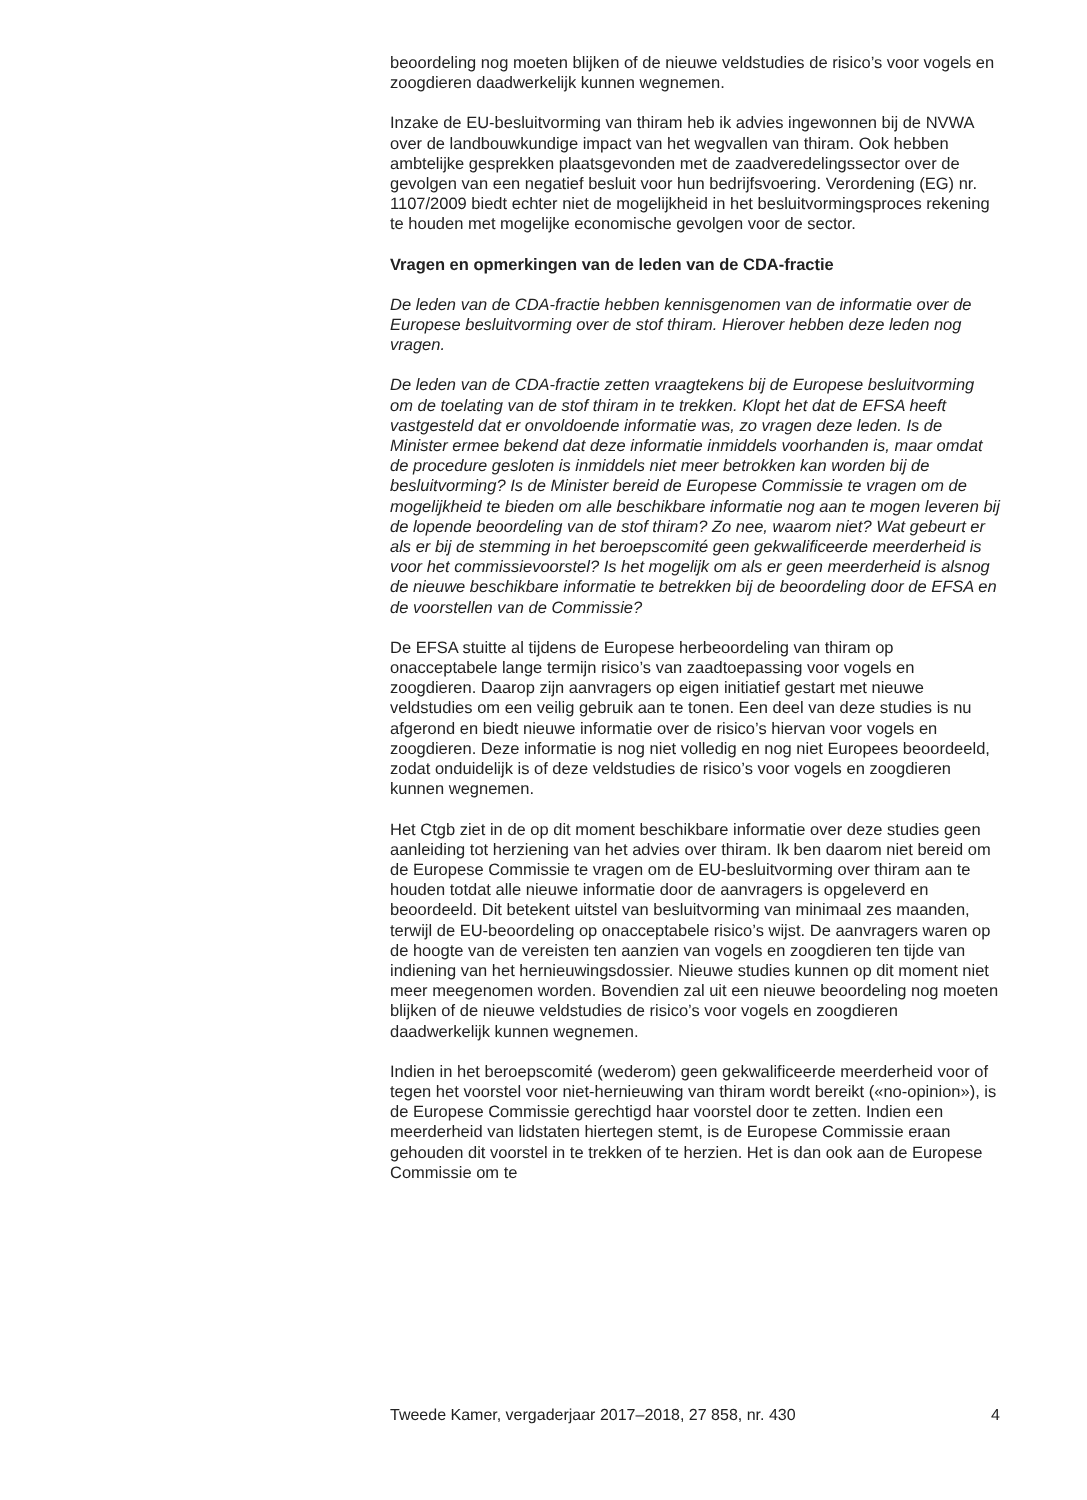beoordeling nog moeten blijken of de nieuwe veldstudies de risico’s voor vogels en zoogdieren daadwerkelijk kunnen wegnemen.
Inzake de EU-besluitvorming van thiram heb ik advies ingewonnen bij de NVWA over de landbouwkundige impact van het wegvallen van thiram. Ook hebben ambtelijke gesprekken plaatsgevonden met de zaadveredelingssector over de gevolgen van een negatief besluit voor hun bedrijfsvoering. Verordening (EG) nr. 1107/2009 biedt echter niet de mogelijkheid in het besluitvormingsproces rekening te houden met mogelijke economische gevolgen voor de sector.
Vragen en opmerkingen van de leden van de CDA-fractie
De leden van de CDA-fractie hebben kennisgenomen van de informatie over de Europese besluitvorming over de stof thiram. Hierover hebben deze leden nog vragen.
De leden van de CDA-fractie zetten vraagtekens bij de Europese besluitvorming om de toelating van de stof thiram in te trekken. Klopt het dat de EFSA heeft vastgesteld dat er onvoldoende informatie was, zo vragen deze leden. Is de Minister ermee bekend dat deze informatie inmiddels voorhanden is, maar omdat de procedure gesloten is inmiddels niet meer betrokken kan worden bij de besluitvorming? Is de Minister bereid de Europese Commissie te vragen om de mogelijkheid te bieden om alle beschikbare informatie nog aan te mogen leveren bij de lopende beoordeling van de stof thiram? Zo nee, waarom niet? Wat gebeurt er als er bij de stemming in het beroepscomité geen gekwalificeerde meerderheid is voor het commissievoorstel? Is het mogelijk om als er geen meerderheid is alsnog de nieuwe beschikbare informatie te betrekken bij de beoordeling door de EFSA en de voorstellen van de Commissie?
De EFSA stuitte al tijdens de Europese herbeoordeling van thiram op onacceptabele lange termijn risico’s van zaadtoepassing voor vogels en zoogdieren. Daarop zijn aanvragers op eigen initiatief gestart met nieuwe veldstudies om een veilig gebruik aan te tonen. Een deel van deze studies is nu afgerond en biedt nieuwe informatie over de risico’s hiervan voor vogels en zoogdieren. Deze informatie is nog niet volledig en nog niet Europees beoordeeld, zodat onduidelijk is of deze veldstudies de risico’s voor vogels en zoogdieren kunnen wegnemen.
Het Ctgb ziet in de op dit moment beschikbare informatie over deze studies geen aanleiding tot herziening van het advies over thiram. Ik ben daarom niet bereid om de Europese Commissie te vragen om de EU-besluitvorming over thiram aan te houden totdat alle nieuwe informatie door de aanvragers is opgeleverd en beoordeeld. Dit betekent uitstel van besluitvorming van minimaal zes maanden, terwijl de EU-beoordeling op onacceptabele risico’s wijst. De aanvragers waren op de hoogte van de vereisten ten aanzien van vogels en zoogdieren ten tijde van indiening van het hernieuwingsdossier. Nieuwe studies kunnen op dit moment niet meer meegenomen worden. Bovendien zal uit een nieuwe beoordeling nog moeten blijken of de nieuwe veldstudies de risico’s voor vogels en zoogdieren daadwerkelijk kunnen wegnemen.
Indien in het beroepscomité (wederom) geen gekwalificeerde meerderheid voor of tegen het voorstel voor niet-hernieuwing van thiram wordt bereikt («no-opinion»), is de Europese Commissie gerechtigd haar voorstel door te zetten. Indien een meerderheid van lidstaten hiertegen stemt, is de Europese Commissie eraan gehouden dit voorstel in te trekken of te herzien. Het is dan ook aan de Europese Commissie om te
Tweede Kamer, vergaderjaar 2017–2018, 27 858, nr. 430 4